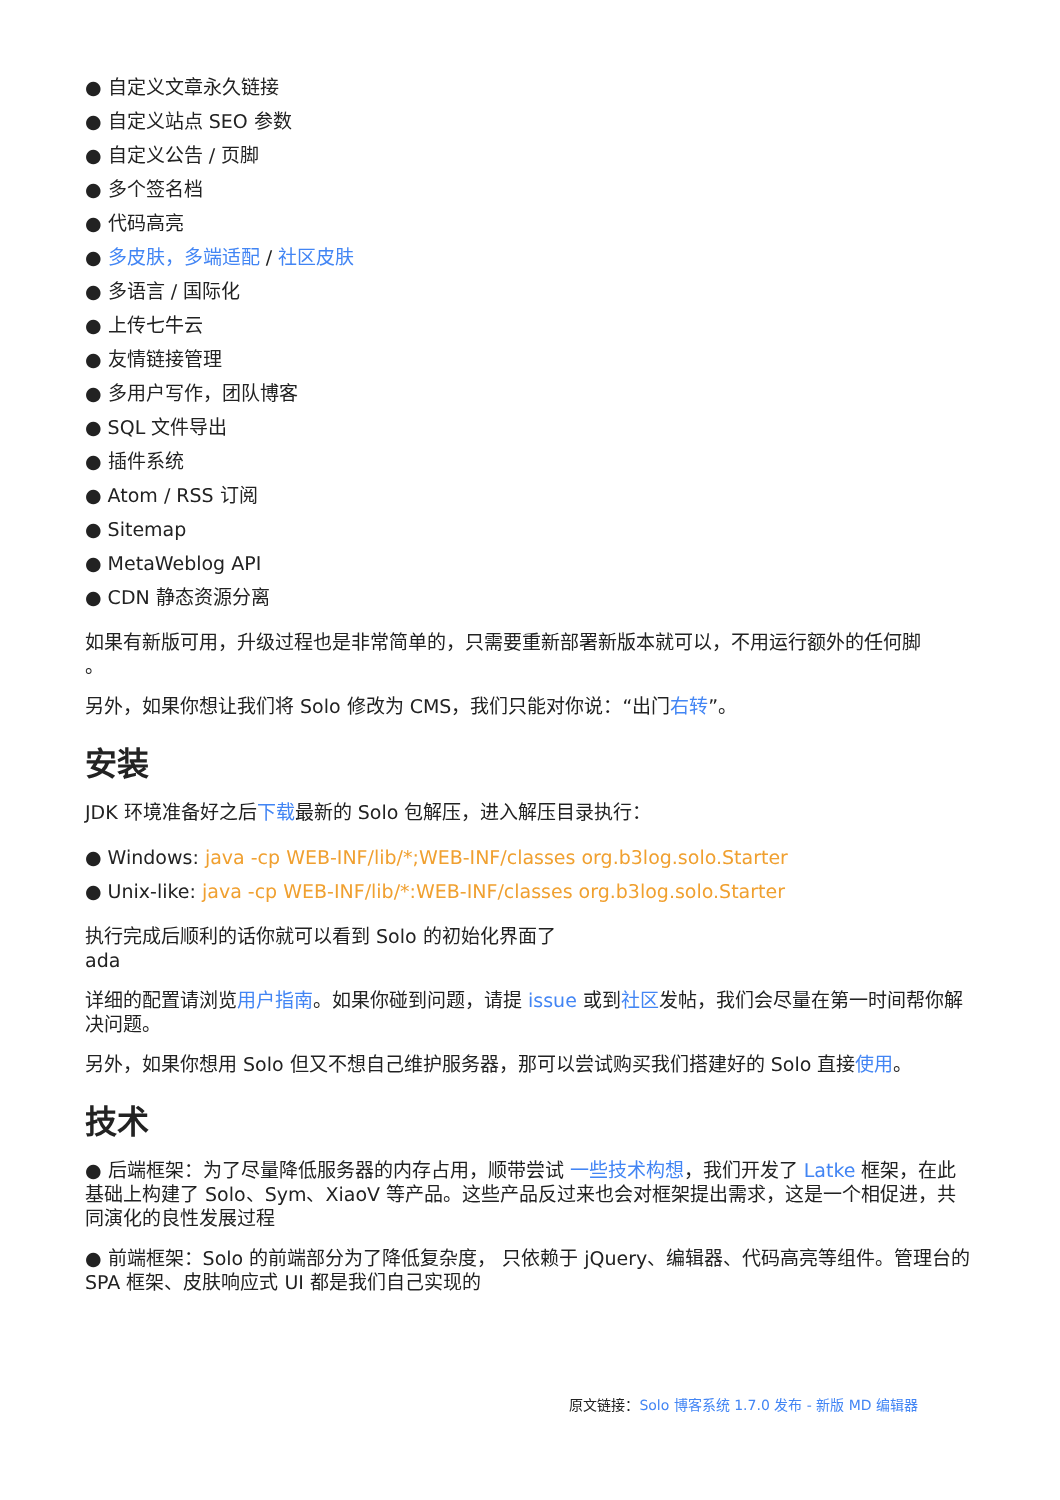● 自定义文章永久链接
● 自定义站点 SEO 参数
● 自定义公告 / 页脚
● 多个签名档
● 代码高亮
● 多皮肤，多端适配 / 社区皮肤
● 多语言 / 国际化
● 上传七牛云
● 友情链接管理
● 多用户写作，团队博客
● SQL 文件导出
● 插件系统
● Atom / RSS 订阅
● Sitemap
● MetaWeblog API
● CDN 静态资源分离
如果有新版可用，升级过程也是非常简单的，只需要重新部署新版本就可以，不用运行额外的任何脚
。
另外，如果你想让我们将 Solo 修改为 CMS，我们只能对你说：“出门右转”。
安装
JDK 环境准备好之后下载最新的 Solo 包解压，进入解压目录执行：
● Windows: java -cp WEB-INF/lib/*;WEB-INF/classes org.b3log.solo.Starter
● Unix-like: java -cp WEB-INF/lib/*:WEB-INF/classes org.b3log.solo.Starter
执行完成后顺利的话你就可以看到 Solo 的初始化界面了
ada
详细的配置请浏览用户指南。如果你碰到问题，请提 issue 或到社区发帖，我们会尽量在第一时间帮你解决问题。
另外，如果你想用 Solo 但又不想自己维护服务器，那可以尝试购买我们搭建好的 Solo 直接使用。
技术
● 后端框架：为了尽量降低服务器的内存占用，顺带尝试 一些技术构想，我们开发了 Latke 框架，在此基础上构建了 Solo、Sym、XiaoV 等产品。这些产品反过来也会对框架提出需求，这是一个相促进，共同演化的良性发展过程
● 前端框架：Solo 的前端部分为了降低复杂度， 只依赖于 jQuery、编辑器、代码高亮等组件。管理台的 SPA 框架、皮肤响应式 UI 都是我们自己实现的
原文链接：Solo 博客系统 1.7.0 发布 - 新版 MD 编辑器